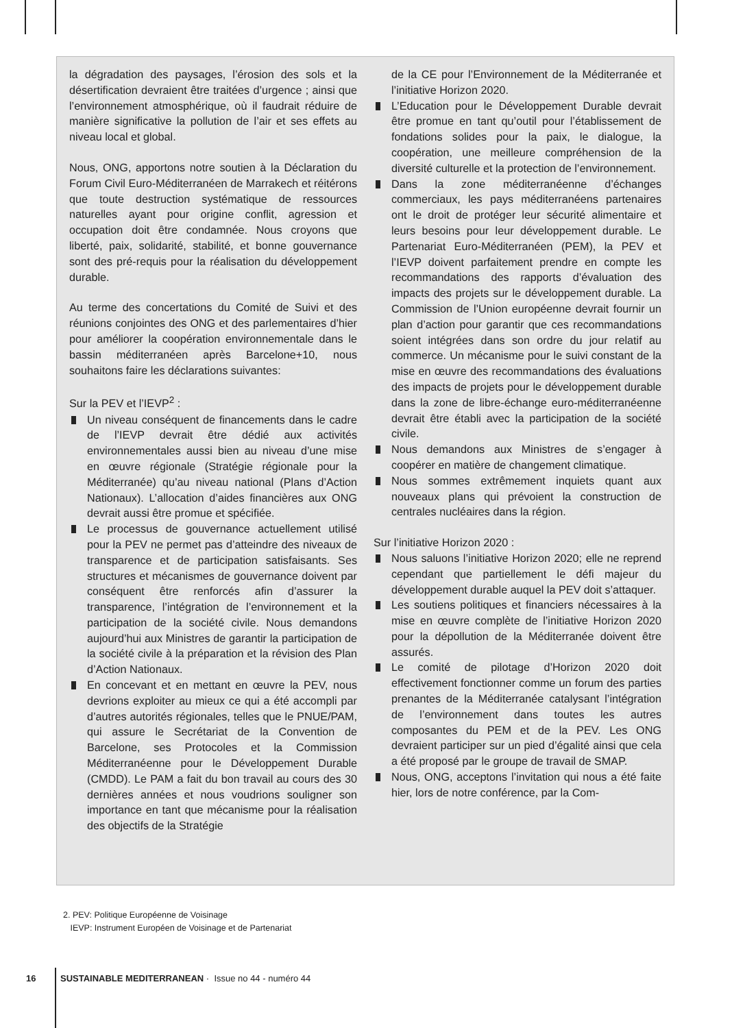la dégradation des paysages, l’érosion des sols et la désertification devraient être traitées d’urgence ; ainsi que l’environnement atmosphérique, où il faudrait réduire de manière significative la pollution de l’air et ses effets au niveau local et global.
Nous, ONG, apportons notre soutien à la Déclaration du Forum Civil Euro-Méditerranéen de Marrakech et réitérons que toute destruction systématique de ressources naturelles ayant pour origine conflit, agression et occupation doit être condamnée. Nous croyons que liberté, paix, solidarité, stabilité, et bonne gouvernance sont des pré-requis pour la réalisation du développement durable.
Au terme des concertations du Comité de Suivi et des réunions conjointes des ONG et des parlementaires d’hier pour améliorer la coopération environnementale dans le bassin méditerranéen après Barcelone+10, nous souhaitons faire les déclarations suivantes:
Sur la PEV et l’IEVP<sup>2</sup> :
Un niveau conséquent de financements dans le cadre de l’IEVP devrait être dédié aux activités environnementales aussi bien au niveau d’une mise en œuvre régionale (Stratégie régionale pour la Méditerranée) qu’au niveau national (Plans d’Action Nationaux). L’allocation d’aides financières aux ONG devrait aussi être promue et spécifiée.
Le processus de gouvernance actuellement utilisé pour la PEV ne permet pas d’atteindre des niveaux de transparence et de participation satisfaisants. Ses structures et mécanismes de gouvernance doivent par conséquent être renforcés afin d’assurer la transparence, l’intégration de l’environnement et la participation de la société civile. Nous demandons aujourd’hui aux Ministres de garantir la participation de la société civile à la préparation et la révision des Plan d’Action Nationaux.
En concevant et en mettant en œuvre la PEV, nous devrions exploiter au mieux ce qui a été accompli par d’autres autorités régionales, telles que le PNUE/PAM, qui assure le Secrétariat de la Convention de Barcelone, ses Protocoles et la Commission Méditerranéenne pour le Développement Durable (CMDD). Le PAM a fait du bon travail au cours des 30 dernières années et nous voudrions souligner son importance en tant que mécanisme pour la réalisation des objectifs de la Stratégie
de la CE pour l’Environnement de la Méditerranée et l’initiative Horizon 2020.
L’Education pour le Développement Durable devrait être promue en tant qu’outil pour l’établissement de fondations solides pour la paix, le dialogue, la coopération, une meilleure compréhension de la diversité culturelle et la protection de l’environnement.
Dans la zone méditerranéenne d’échanges commerciaux, les pays méditerranéens partenaires ont le droit de protéger leur sécurité alimentaire et leurs besoins pour leur développement durable. Le Partenariat Euro-Méditerranéen (PEM), la PEV et l’IEVP doivent parfaitement prendre en compte les recommandations des rapports d’évaluation des impacts des projets sur le développement durable. La Commission de l’Union européenne devrait fournir un plan d’action pour garantir que ces recommandations soient intégrées dans son ordre du jour relatif au commerce. Un mécanisme pour le suivi constant de la mise en œuvre des recommandations des évaluations des impacts de projets pour le développement durable dans la zone de libre-échange euro-méditerranéenne devrait être établi avec la participation de la société civile.
Nous demandons aux Ministres de s’engager à coopérer en matière de changement climatique.
Nous sommes extrêmement inquiets quant aux nouveaux plans qui prévoient la construction de centrales nucléaires dans la région.
Sur l’initiative Horizon 2020 :
Nous saluons l’initiative Horizon 2020; elle ne reprend cependant que partiellement le défi majeur du développement durable auquel la PEV doit s’attaquer.
Les soutiens politiques et financiers nécessaires à la mise en œuvre complète de l’initiative Horizon 2020 pour la dépollution de la Méditerranée doivent être assurés.
Le comité de pilotage d’Horizon 2020 doit effectivement fonctionner comme un forum des parties prenantes de la Méditerranée catalysant l’intégration de l’environnement dans toutes les autres composantes du PEM et de la PEV. Les ONG devraient participer sur un pied d’égalité ainsi que cela a été proposé par le groupe de travail de SMAP.
Nous, ONG, acceptons l’invitation qui nous a été faite hier, lors de notre conférence, par la Com-
2. PEV: Politique Européenne de Voisinage
IEVP: Instrument Européen de Voisinage et de Partenariat
16 SUSTAINABLE MEDITERRANEAN · Issue no 44 - numéro 44